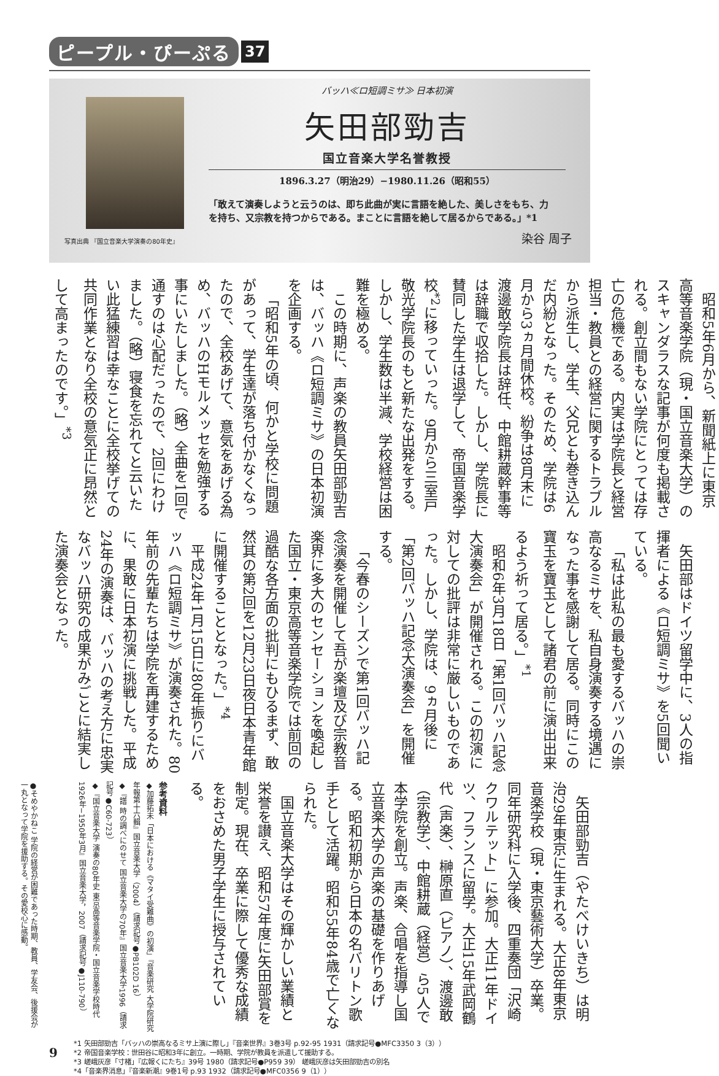ピープル・ぴーぷる 37
写真出典 『国立音楽大学演奏の80年史』
バッハ≪ロ短調ミサ≫ 日本初演
矢田部勁吉
国立音楽大学名誉教授
1896.3.27（明治29）−1980.11.26（昭和55）
「敢えて演奏しようと云うのは、即ち此曲が実に言語を絶した、美しさをもち、力を持ち、又宗教を持つからである。まことに言語を絶して居るからである。」*1
染谷 周子
昭和5年6月から、新聞紙上に東京高等音楽学院（現・国立音楽大学）のスキャンダラスな記事が何度も掲載される。創立間もない学院にとっては存亡の危機である。内実は学院長と経営担当・教員との経営に関するトラブルから派生し、学生、父兄とも巻き込んだ内紛となった。そのため、学院は6月から3ヵ月間休校。紛争は8月末に渡邊敢学院長は辞任、中館耕蔵幹事等は辞職で収拾した。しかし、学院長に賛同した学生は退学して、帝国音楽学校<sup>*2</sup>に移っていった。9月から三室戸敬光学院長のもと新たな出発をする。しかし、学生数は半減、学校経営は困難を極める。
この時期に、声楽の教員矢田部勁吉は、バッハ《ロ短調ミサ》の日本初演を企画する。
「昭和5年の頃、何かと学校に問題があって、学生達が落ち付かなくなったので、全校あげて、意気をあげる為め、バッハのHモルメッセを勉強する事にいたしました。（略）全曲を1回で通すのは心配だったので、2回にわけました。（略）寝食を忘れてと云いたい此猛練習は幸なことに全校挙げての共同作業となり全校の意気正に昂然として高まったのです。」<sup>*3</sup>
矢田部はドイツ留学中に、3人の指揮者による《ロ短調ミサ》を5回聞いている。
「私は此私の最も愛するバッハの崇高なるミサを、私自身演奏する境遇になった事を感謝して居る。同時にこの寶玉を寶玉として諸君の前に演出出来るよう祈って居る。」<sup>*1</sup>
昭和6年3月18日「第1回バッハ記念大演奏会」が開催される。この初演に対しての批評は非常に厳しいものであった。しかし、学院は、9ヵ月後に「第2回バッハ記念大演奏会」を開催する。
「今春のシーズンで第1回バッハ記念演奏を開催して吾が楽壇及び宗教音楽界に多大のセンセーションを喚起した国立・東京高等音楽学院では前回の過酷な各方面の批判にもひるまず、敢然其の第2回を12月23日夜日本青年館に開催することとなった。」<sup>*4</sup>
平成24年1月15日に80年振りにバッハ《ロ短調ミサ》が演奏された。80年前の先輩たちは学院を再建するために、果敢に日本初演に挑戦した。平成24年の演奏は、バッハの考え方に忠実なバッハ研究の成果がみごとに結実した演奏会となった。
矢田部勁吉（やたべけいきち）は明治29年東京に生まれる。大正8年東京音楽学校（現・東京藝術大学）卒業。同年研究科に入学後、四重奏団「沢崎クワルテット」に参加。大正11年ドイツ、フランスに留学。大正15年武岡鶴代（声楽）、榊原直（ピアノ）、渡邊敢（宗教学）、中館耕蔵（経営）ら5人で本学院を創立。声楽、合唱を指導し国立音楽大学の声楽の基礎を作りあげる。昭和初期から日本の名バリトン歌手として活躍。昭和55年84歳で亡くなられた。
国立音楽大学はその輝かしい業績と栄誉を讃え、昭和57年度に矢田部賞を制定。現在、卒業に際して優秀な成績をおさめた男子学生に授与されている。
参考資料
◆加藤拓未「日本における《マタイ受難曲》の初演」『音楽研究 大学院研究年報第十六輯』国立音楽大学（2004）（請求記号●PB102D 16）
◆『譜 時の調べにのせて 国立音楽大学の70年』国立音楽大学1996（請求記号●C60-723）
◆『国立音楽大学 演奏の80年史 東京高等音楽学院・国立音楽学校時代 1926年−1950年3月』国立音楽大学，2007（請求記号●J110-790）
●そめやかねこ 学院の経営が困難であった時期、教員、学友会、後援会が一丸となって学院を援助する。その愛校心に感動。
9
*1 矢田部勁吉「バッハの崇高なるミサ上演に際し」『音楽世界』3巻3号 p.92-95 1931（請求記号●MFC3350 3（3））
*2 帝国音楽学校：世田谷に昭和3年に創立。一時期、学院が教員を派遣して援助する。
*3 嵯峨灰彦「寸楮」『広報くにたち』39号 1980（請求記号●P959 39） 嵯峨灰彦は矢田部勁吉の別名
*4「音楽界消息」『音楽新潮』9巻1号 p.93 1932（請求記号●MFC0356 9（1））